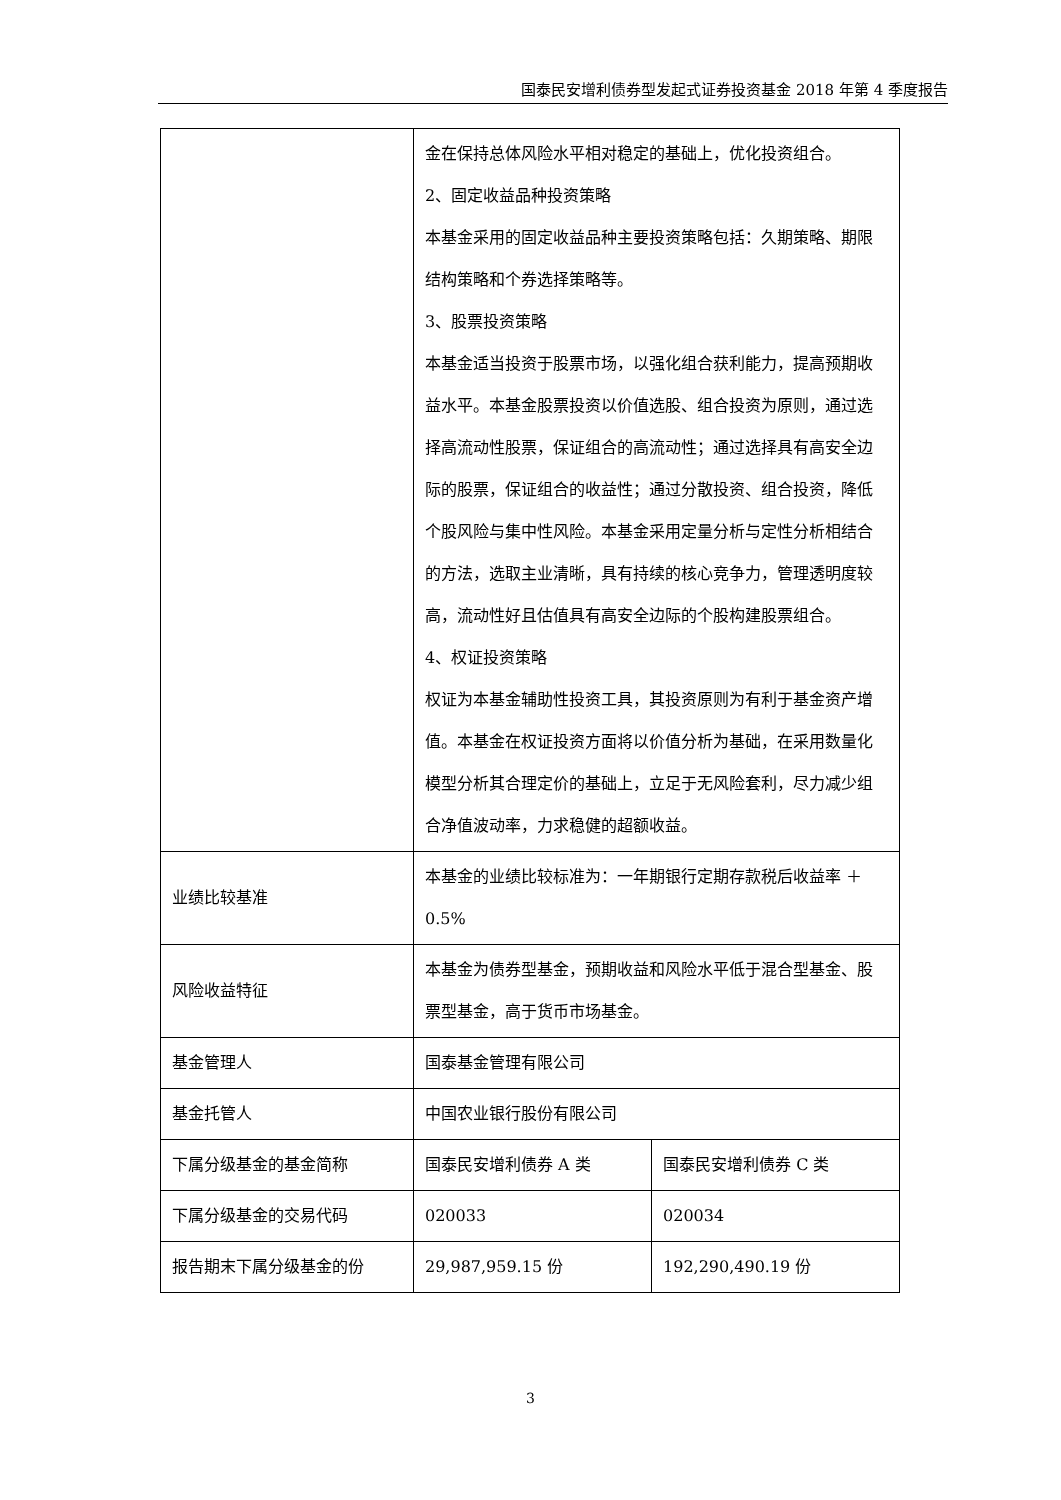国泰民安增利债券型发起式证券投资基金 2018 年第 4 季度报告
| | 金在保持总体风险水平相对稳定的基础上，优化投资组合。 2、固定收益品种投资策略 本基金采用的固定收益品种主要投资策略包括：久期策略、期限结构策略和个券选择策略等。 3、股票投资策略 本基金适当投资于股票市场，以强化组合获利能力，提高预期收益水平。本基金股票投资以价值选股、组合投资为原则，通过选择高流动性股票，保证组合的高流动性；通过选择具有高安全边际的股票，保证组合的收益性；通过分散投资、组合投资，降低个股风险与集中性风险。本基金采用定量分析与定性分析相结合的方法，选取主业清晰，具有持续的核心竞争力，管理透明度较高，流动性好且估值具有高安全边际的个股构建股票组合。 4、权证投资策略 权证为本基金辅助性投资工具，其投资原则为有利于基金资产增值。本基金在权证投资方面将以价值分析为基础，在采用数量化模型分析其合理定价的基础上，立足于无风险套利，尽力减少组合净值波动率，力求稳健的超额收益。 | |
| 业绩比较基准 | 本基金的业绩比较标准为：一年期银行定期存款税后收益率 ＋0.5% | |
| 风险收益特征 | 本基金为债券型基金，预期收益和风险水平低于混合型基金、股票型基金，高于货币市场基金。 | |
| 基金管理人 | 国泰基金管理有限公司 | |
| 基金托管人 | 中国农业银行股份有限公司 | |
| 下属分级基金的基金简称 | 国泰民安增利债券 A 类 | 国泰民安增利债券 C 类 |
| 下属分级基金的交易代码 | 020033 | 020034 |
| 报告期末下属分级基金的份 | 29,987,959.15 份 | 192,290,490.19 份 |
3